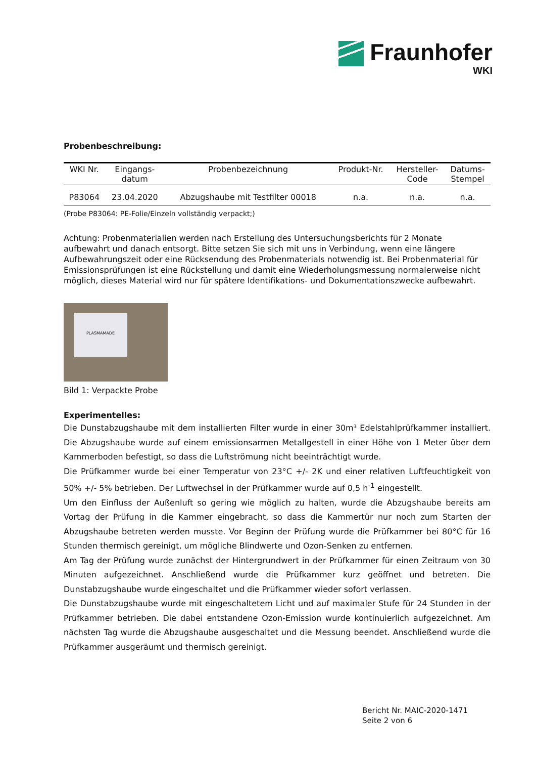Fraunhofer
WKI
Probenbeschreibung:
| WKI Nr. | Eingangs- datum | Probenbezeichnung | Produkt-Nr. | Hersteller- Code | Datums- Stempel |
| --- | --- | --- | --- | --- | --- |
| P83064 | 23.04.2020 | Abzugshaube mit Testfilter 00018 | n.a. | n.a. | n.a. |
(Probe P83064: PE-Folie/Einzeln vollständig verpackt;)
Achtung: Probenmaterialien werden nach Erstellung des Untersuchungsberichts für 2 Monate aufbewahrt und danach entsorgt. Bitte setzen Sie sich mit uns in Verbindung, wenn eine längere Aufbewahrungszeit oder eine Rücksendung des Probenmaterials notwendig ist. Bei Probenmaterial für Emissionsprüfungen ist eine Rückstellung und damit eine Wiederholungsmessung normalerweise nicht möglich, dieses Material wird nur für spätere Identifikations- und Dokumentationszwecke aufbewahrt.
PLASMAMADE
Bild 1: Verpackte Probe
Experimentelles:
Die Dunstabzugshaube mit dem installierten Filter wurde in einer 30m³ Edelstahlprüfkammer installiert. Die Abzugshaube wurde auf einem emissionsarmen Metallgestell in einer Höhe von 1 Meter über dem Kammerboden befestigt, so dass die Luftströmung nicht beeinträchtigt wurde.
Die Prüfkammer wurde bei einer Temperatur von 23°C +/- 2K und einer relativen Luftfeuchtigkeit von 50% +/- 5% betrieben. Der Luftwechsel in der Prüfkammer wurde auf 0,5 h<sup>-1</sup> eingestellt.
Um den Einfluss der Außenluft so gering wie möglich zu halten, wurde die Abzugshaube bereits am Vortag der Prüfung in die Kammer eingebracht, so dass die Kammertür nur noch zum Starten der Abzugshaube betreten werden musste. Vor Beginn der Prüfung wurde die Prüfkammer bei 80°C für 16 Stunden thermisch gereinigt, um mögliche Blindwerte und Ozon-Senken zu entfernen.
Am Tag der Prüfung wurde zunächst der Hintergrundwert in der Prüfkammer für einen Zeitraum von 30 Minuten aufgezeichnet. Anschließend wurde die Prüfkammer kurz geöffnet und betreten. Die Dunstabzugshaube wurde eingeschaltet und die Prüfkammer wieder sofort verlassen.
Die Dunstabzugshaube wurde mit eingeschaltetem Licht und auf maximaler Stufe für 24 Stunden in der Prüfkammer betrieben. Die dabei entstandene Ozon-Emission wurde kontinuierlich aufgezeichnet. Am nächsten Tag wurde die Abzugshaube ausgeschaltet und die Messung beendet. Anschließend wurde die Prüfkammer ausgeräumt und thermisch gereinigt.
Bericht Nr. MAIC-2020-1471
Seite 2 von 6